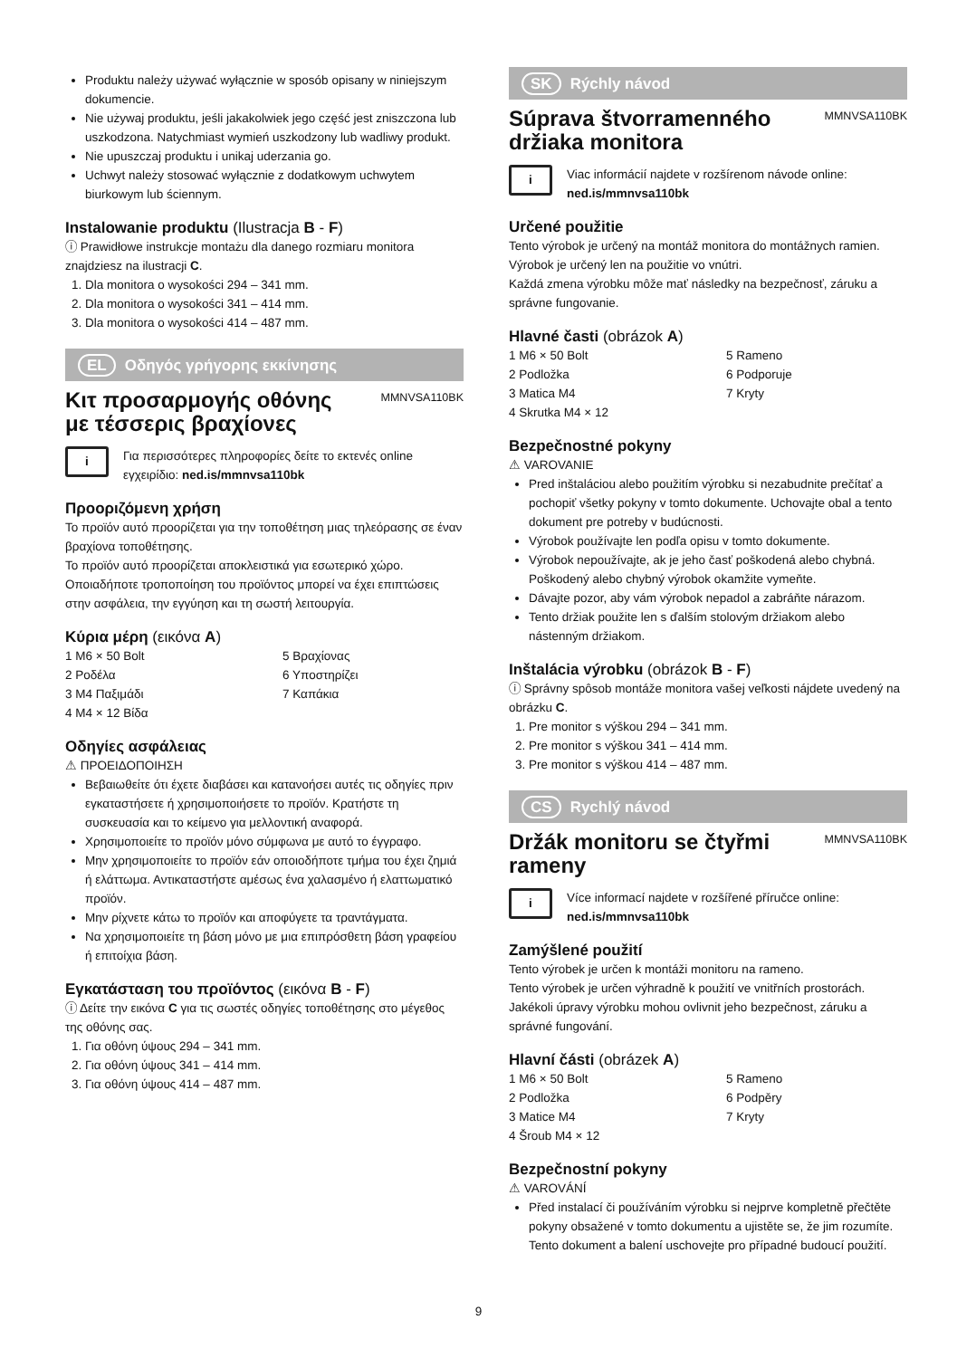Produktu należy używać wyłącznie w sposób opisany w niniejszym dokumencie.
Nie używaj produktu, jeśli jakakolwiek jego część jest zniszczona lub uszkodzona. Natychmiast wymień uszkodzony lub wadliwy produkt.
Nie upuszczaj produktu i unikaj uderzania go.
Uchwyt należy stosować wyłącznie z dodatkowym uchwytem biurkowym lub ściennym.
Instalowanie produktu (Ilustracja B - F)
ⓘ Prawidłowe instrukcje montażu dla danego rozmiaru monitora znajdziesz na ilustracji C.
1. Dla monitora o wysokości 294 – 341 mm.
2. Dla monitora o wysokości 341 – 414 mm.
3. Dla monitora o wysokości 414 – 487 mm.
EL Οδηγός γρήγορης εκκίνησης
Κιτ προσαρμογής οθόνης με τέσσερις βραχίονες
MMNVSA110BK
i
Για περισσότερες πληροφορίες δείτε το εκτενές online εγχειρίδιο: ned.is/mmnvsa110bk
Προοριζόμενη χρήση
Το προϊόν αυτό προορίζεται για την τοποθέτηση μιας τηλεόρασης σε έναν βραχίονα τοποθέτησης.
Το προϊόν αυτό προορίζεται αποκλειστικά για εσωτερικό χώρο.
Οποιαδήποτε τροποποίηση του προϊόντος μπορεί να έχει επιπτώσεις στην ασφάλεια, την εγγύηση και τη σωστή λειτουργία.
Κύρια μέρη (εικόνα A)
1 M6 × 50 Bolt
5 Βραχίονας
2 Ροδέλα
6 Υποστηρίζει
3 M4 Παξιμάδι
7 Καπάκια
4 M4 × 12 Βίδα
Οδηγίες ασφάλειας
⚠ ΠΡΟΕΙΔΟΠΟΙΗΣΗ
Βεβαιωθείτε ότι έχετε διαβάσει και κατανοήσει αυτές τις οδηγίες πριν εγκαταστήσετε ή χρησιμοποιήσετε το προϊόν. Κρατήστε τη συσκευασία και το κείμενο για μελλοντική αναφορά.
Χρησιμοποιείτε το προϊόν μόνο σύμφωνα με αυτό το έγγραφο.
Μην χρησιμοποιείτε το προϊόν εάν οποιοδήποτε τμήμα του έχει ζημιά ή ελάττωμα. Αντικαταστήστε αμέσως ένα χαλασμένο ή ελαττωματικό προϊόν.
Μην ρίχνετε κάτω το προϊόν και αποφύγετε τα τραντάγματα.
Να χρησιμοποιείτε τη βάση μόνο με μια επιπρόσθετη βάση γραφείου ή επιτοίχια βάση.
Εγκατάσταση του προϊόντος (εικόνα B - F)
ⓘ Δείτε την εικόνα C για τις σωστές οδηγίες τοποθέτησης στο μέγεθος της οθόνης σας.
1. Για οθόνη ύψους 294 – 341 mm.
2. Για οθόνη ύψους 341 – 414 mm.
3. Για οθόνη ύψους 414 – 487 mm.
SK Rýchly návod
Súprava štvorramenného držiaka monitora
MMNVSA110BK
i
Viac informácií najdete v rozšírenom návode online: ned.is/mmnvsa110bk
Určené použitie
Tento výrobok je určený na montáž monitora do montážnych ramien.
Výrobok je určený len na použitie vo vnútri.
Každá zmena výrobku môže mať následky na bezpečnosť, záruku a správne fungovanie.
Hlavné časti (obrázok A)
1 M6 × 50 Bolt
5 Rameno
2 Podložka
6 Podporuje
3 Matica M4
7 Kryty
4 Skrutka M4 × 12
Bezpečnostné pokyny
⚠ VAROVANIE
Pred inštaláciou alebo použitím výrobku si nezabudnite prečítať a pochopiť všetky pokyny v tomto dokumente. Uchovajte obal a tento dokument pre potreby v budúcnosti.
Výrobok používajte len podľa opisu v tomto dokumente.
Výrobok nepoužívajte, ak je jeho časť poškodená alebo chybná. Poškodený alebo chybný výrobok okamžite vymeňte.
Dávajte pozor, aby vám výrobok nepadol a zabráňte nárazom.
Tento držiak použite len s ďalším stolovým držiakom alebo nástenným držiakom.
Inštalácia výrobku (obrázok B - F)
ⓘ Správny spôsob montáže monitora vašej veľkosti nájdete uvedený na obrázku C.
1. Pre monitor s výškou 294 – 341 mm.
2. Pre monitor s výškou 341 – 414 mm.
3. Pre monitor s výškou 414 – 487 mm.
CS Rychlý návod
Držák monitoru se čtyřmi rameny
MMNVSA110BK
i
Více informací najdete v rozšířené příručce online: ned.is/mmnvsa110bk
Zamýšlené použití
Tento výrobek je určen k montáži monitoru na rameno.
Tento výrobek je určen výhradně k použití ve vnitřních prostorách.
Jakékoli úpravy výrobku mohou ovlivnit jeho bezpečnost, záruku a správné fungování.
Hlavní části (obrázek A)
1 M6 × 50 Bolt
5 Rameno
2 Podložka
6 Podpěry
3 Matice M4
7 Kryty
4 Šroub M4 × 12
Bezpečnostní pokyny
⚠ VAROVÁNÍ
Před instalací či používáním výrobku si nejprve kompletně přečtěte pokyny obsažené v tomto dokumentu a ujistěte se, že jim rozumíte. Tento dokument a balení uschovejte pro případné budoucí použití.
9